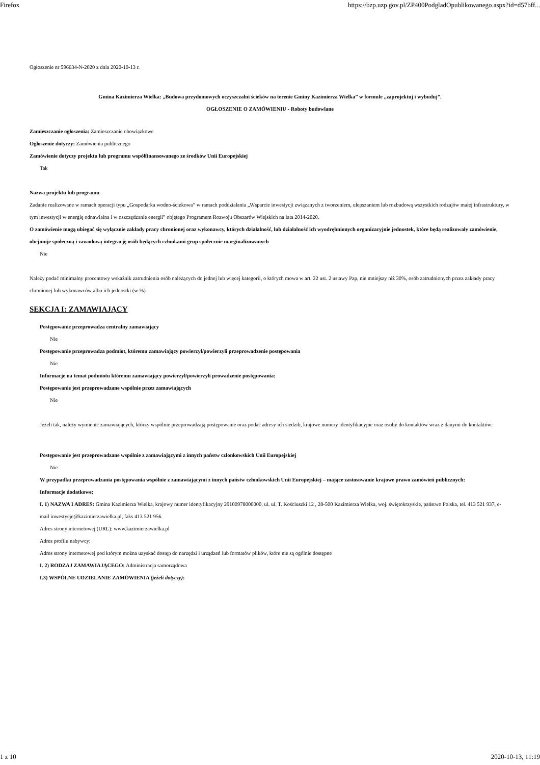Firefox https://bzp.uzp.gov.pl/ZP400PodgladOpublikowanego.aspx?id=d57bff...
Ogłoszenie nr 596634-N-2020 z dnia 2020-10-13 r.
Gmina Kazimierza Wielka: „Budowa przydomowych oczyszczalni ścieków na terenie Gminy Kazimierza Wielka” w formule „zaprojektuj i wybuduj”.
OGŁOSZENIE O ZAMÓWIENIU - Roboty budowlane
Zamieszczanie ogłoszenia: Zamieszczanie obowiązkowe
Ogłoszenie dotyczy: Zamówienia publicznego
Zamówienie dotyczy projektu lub programu współfinansowanego ze środków Unii Europejskiej
Tak
Nazwa projektu lub programu
Zadanie realizowane w ramach operacji typu „Gospodarka wodno-ściekowa” w ramach poddziałania „Wsparcie inwestycji związanych z tworzeniem, ulepszaniem lub rozbudową wszystkich rodzajów małej infrastruktury, w tym inwestycji w energię odnawialna i w oszczędzanie energii” objętego Programem Rozwoju Obszarów Wiejskich na lata 2014-2020.
O zamówienie mogą ubiegać się wyłącznie zakłady pracy chronionej oraz wykonawcy, których działalność, lub działalność ich wyodrębnionych organizacyjnie jednostek, które będą realizowały zamówienie, obejmuje społeczną i zawodową integrację osób będących członkami grup społecznie marginalizowanych
Nie
Należy podać minimalny procentowy wskaźnik zatrudnienia osób należących do jednej lub więcej kategorii, o których mowa w art. 22 ust. 2 ustawy Pzp, nie mniejszy niż 30%, osób zatrudnionych przez zakłady pracy chronionej lub wykonawców albo ich jednostki (w %)
SEKCJA I: ZAMAWIAJĄCY
Postępowanie przeprowadza centralny zamawiający
Nie
Postępowanie przeprowadza podmiot, któremu zamawiający powierzył/powierzyli przeprowadzenie postępowania
Nie
Informacje na temat podmiotu któremu zamawiający powierzył/powierzyli prowadzenie postępowania:
Postępowanie jest przeprowadzane wspólnie przez zamawiających
Nie
Jeżeli tak, należy wymienić zamawiających, którzy wspólnie przeprowadzają postępowanie oraz podać adresy ich siedzib, krajowe numery identyfikacyjne oraz osoby do kontaktów wraz z danymi do kontaktów:
Postępowanie jest przeprowadzane wspólnie z zamawiającymi z innych państw członkowskich Unii Europejskiej
Nie
W przypadku przeprowadzania postępowania wspólnie z zamawiającymi z innych państw członkowskich Unii Europejskiej – mające zastosowanie krajowe prawo zamówień publicznych:
Informacje dodatkowe:
I. 1) NAZWA I ADRES: Gmina Kazimierza Wielka, krajowy numer identyfikacyjny 29100978000000, ul. ul. T. Kościuszki 12 , 28-500 Kazimierza Wielka, woj. świętokrzyskie, państwo Polska, tel. 413 521 937, e-mail inwestycje@kazimierzawielka.pl, faks 413 521 956.
Adres strony internetowej (URL): www.kazimierzawielka.pl
Adres profilu nabywcy:
Adres strony internetowej pod którym można uzyskać dostęp do narzędzi i urządzeń lub formatów plików, które nie są ogólnie dostępne
I. 2) RODZAJ ZAMAWIAJĄCEGO: Administracja samorządowa
I.3) WSPÓLNE UDZIELANIE ZAMÓWIENIA (jeżeli dotyczy):
1 z 10 2020-10-13, 11:19